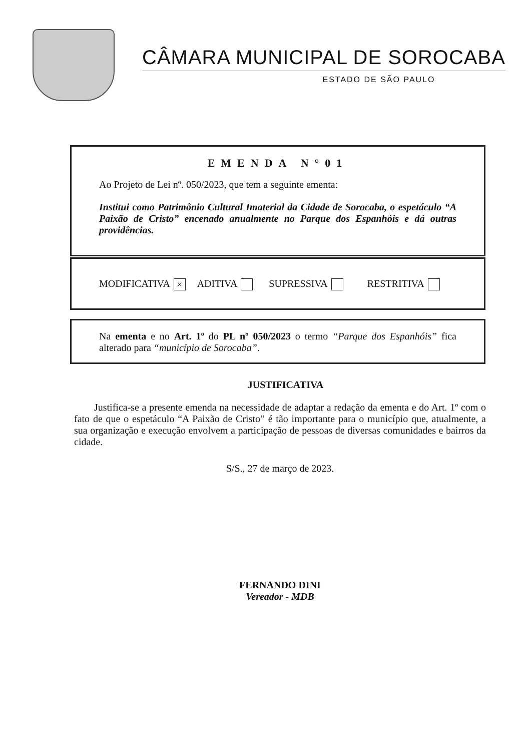CÂMARA MUNICIPAL DE SOROCABA
ESTADO DE SÃO PAULO
EMENDA N°01
Ao Projeto de Lei nº. 050/2023, que tem a seguinte ementa:
Institui como Patrimônio Cultural Imaterial da Cidade de Sorocaba, o espetáculo “A Paixão de Cristo” encenado anualmente no Parque dos Espanhóis e dá outras providências.
MODIFICATIVA × ADITIVA SUPRESSIVA RESTRITIVA
Na ementa e no Art. 1º do PL nº 050/2023 o termo “Parque dos Espanhóis” fica alterado para “município de Sorocaba”.
JUSTIFICATIVA
Justifica-se a presente emenda na necessidade de adaptar a redação da ementa e do Art. 1º com o fato de que o espetáculo “A Paixão de Cristo” é tão importante para o município que, atualmente, a sua organização e execução envolvem a participação de pessoas de diversas comunidades e bairros da cidade.
S/S., 27 de março de 2023.
FERNANDO DINI
Vereador - MDB